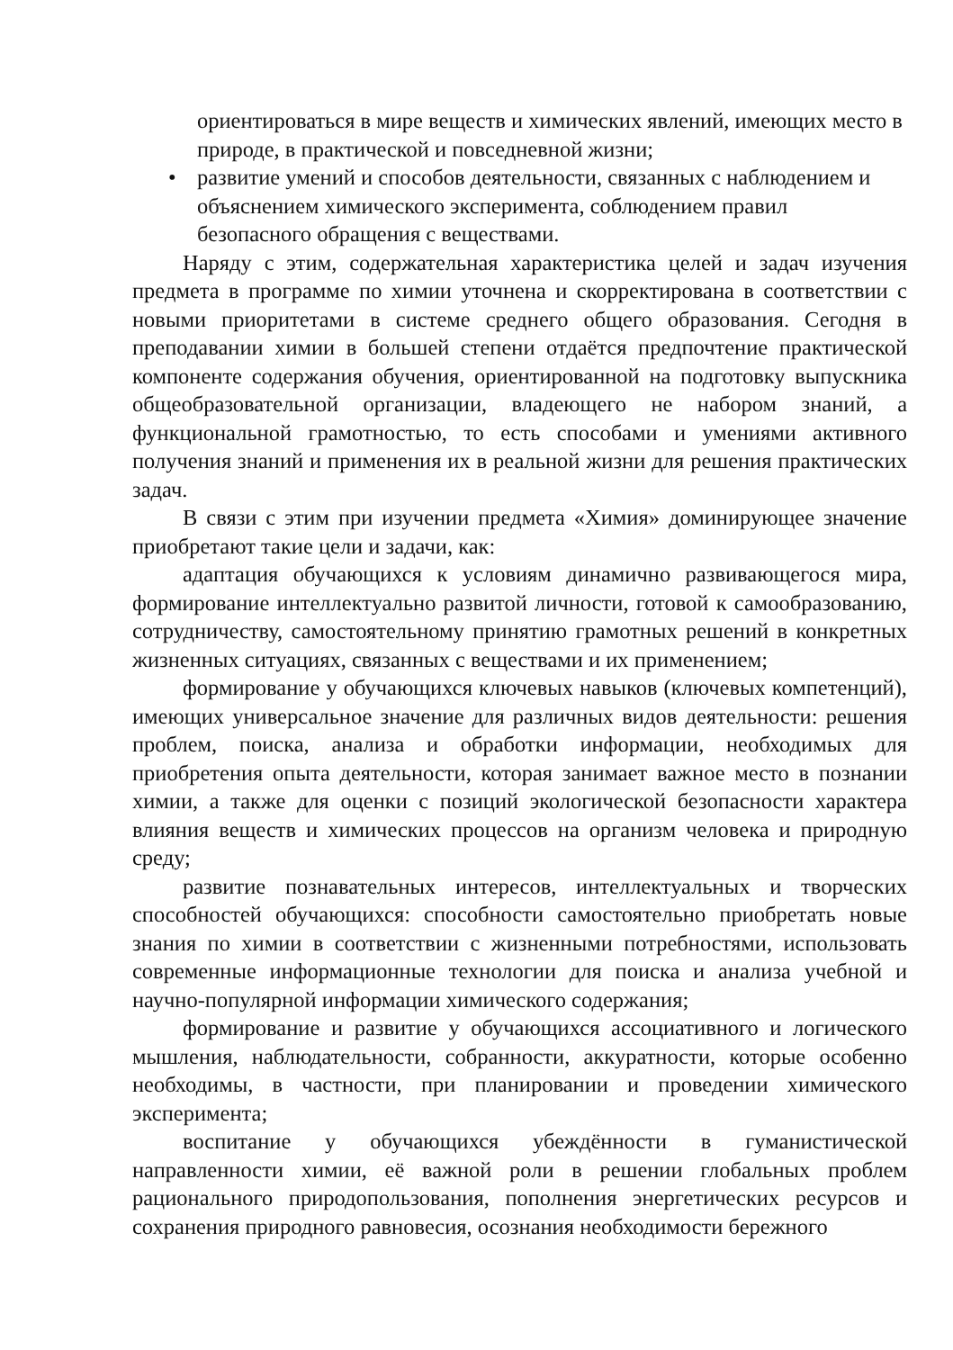ориентироваться в мире веществ и химических явлений, имеющих место в природе, в практической и повседневной жизни;
• развитие умений и способов деятельности, связанных с наблюдением и объяснением химического эксперимента, соблюдением правил безопасного обращения с веществами.
Наряду с этим, содержательная характеристика целей и задач изучения предмета в программе по химии уточнена и скорректирована в соответствии с новыми приоритетами в системе среднего общего образования. Сегодня в преподавании химии в большей степени отдаётся предпочтение практической компоненте содержания обучения, ориентированной на подготовку выпускника общеобразовательной организации, владеющего не набором знаний, а функциональной грамотностью, то есть способами и умениями активного получения знаний и применения их в реальной жизни для решения практических задач.
В связи с этим при изучении предмета «Химия» доминирующее значение приобретают такие цели и задачи, как:
адаптация обучающихся к условиям динамично развивающегося мира, формирование интеллектуально развитой личности, готовой к самообразованию, сотрудничеству, самостоятельному принятию грамотных решений в конкретных жизненных ситуациях, связанных с веществами и их применением;
формирование у обучающихся ключевых навыков (ключевых компетенций), имеющих универсальное значение для различных видов деятельности: решения проблем, поиска, анализа и обработки информации, необходимых для приобретения опыта деятельности, которая занимает важное место в познании химии, а также для оценки с позиций экологической безопасности характера влияния веществ и химических процессов на организм человека и природную среду;
развитие познавательных интересов, интеллектуальных и творческих способностей обучающихся: способности самостоятельно приобретать новые знания по химии в соответствии с жизненными потребностями, использовать современные информационные технологии для поиска и анализа учебной и научно-популярной информации химического содержания;
формирование и развитие у обучающихся ассоциативного и логического мышления, наблюдательности, собранности, аккуратности, которые особенно необходимы, в частности, при планировании и проведении химического эксперимента;
воспитание у обучающихся убеждённости в гуманистической направленности химии, её важной роли в решении глобальных проблем рационального природопользования, пополнения энергетических ресурсов и сохранения природного равновесия, осознания необходимости бережного